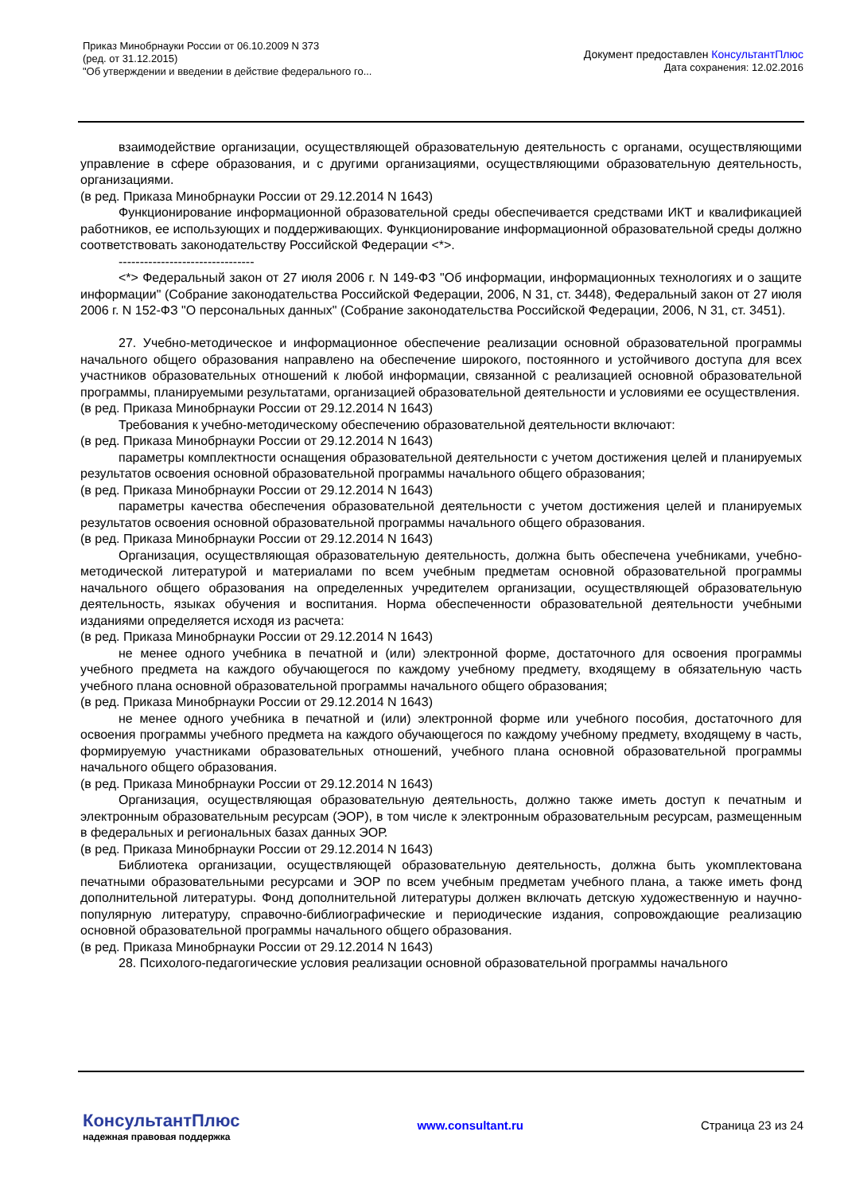Приказ Минобрнауки России от 06.10.2009 N 373
(ред. от 31.12.2015)
"Об утверждении и введении в действие федерального го...
Документ предоставлен КонсультантПлюс
Дата сохранения: 12.02.2016
взаимодействие организации, осуществляющей образовательную деятельность с органами, осуществляющими управление в сфере образования, и с другими организациями, осуществляющими образовательную деятельность, организациями.
(в ред. Приказа Минобрнауки России от 29.12.2014 N 1643)
Функционирование информационной образовательной среды обеспечивается средствами ИКТ и квалификацией работников, ее использующих и поддерживающих. Функционирование информационной образовательной среды должно соответствовать законодательству Российской Федерации <*>.
--------------------------------
<*> Федеральный закон от 27 июля 2006 г. N 149-ФЗ "Об информации, информационных технологиях и о защите информации" (Собрание законодательства Российской Федерации, 2006, N 31, ст. 3448), Федеральный закон от 27 июля 2006 г. N 152-ФЗ "О персональных данных" (Собрание законодательства Российской Федерации, 2006, N 31, ст. 3451).
27. Учебно-методическое и информационное обеспечение реализации основной образовательной программы начального общего образования направлено на обеспечение широкого, постоянного и устойчивого доступа для всех участников образовательных отношений к любой информации, связанной с реализацией основной образовательной программы, планируемыми результатами, организацией образовательной деятельности и условиями ее осуществления.
(в ред. Приказа Минобрнауки России от 29.12.2014 N 1643)
Требования к учебно-методическому обеспечению образовательной деятельности включают:
(в ред. Приказа Минобрнауки России от 29.12.2014 N 1643)
параметры комплектности оснащения образовательной деятельности с учетом достижения целей и планируемых результатов освоения основной образовательной программы начального общего образования;
(в ред. Приказа Минобрнауки России от 29.12.2014 N 1643)
параметры качества обеспечения образовательной деятельности с учетом достижения целей и планируемых результатов освоения основной образовательной программы начального общего образования.
(в ред. Приказа Минобрнауки России от 29.12.2014 N 1643)
Организация, осуществляющая образовательную деятельность, должна быть обеспечена учебниками, учебно-методической литературой и материалами по всем учебным предметам основной образовательной программы начального общего образования на определенных учредителем организации, осуществляющей образовательную деятельность, языках обучения и воспитания. Норма обеспеченности образовательной деятельности учебными изданиями определяется исходя из расчета:
(в ред. Приказа Минобрнауки России от 29.12.2014 N 1643)
не менее одного учебника в печатной и (или) электронной форме, достаточного для освоения программы учебного предмета на каждого обучающегося по каждому учебному предмету, входящему в обязательную часть учебного плана основной образовательной программы начального общего образования;
(в ред. Приказа Минобрнауки России от 29.12.2014 N 1643)
не менее одного учебника в печатной и (или) электронной форме или учебного пособия, достаточного для освоения программы учебного предмета на каждого обучающегося по каждому учебному предмету, входящему в часть, формируемую участниками образовательных отношений, учебного плана основной образовательной программы начального общего образования.
(в ред. Приказа Минобрнауки России от 29.12.2014 N 1643)
Организация, осуществляющая образовательную деятельность, должно также иметь доступ к печатным и электронным образовательным ресурсам (ЭОР), в том числе к электронным образовательным ресурсам, размещенным в федеральных и региональных базах данных ЭОР.
(в ред. Приказа Минобрнауки России от 29.12.2014 N 1643)
Библиотека организации, осуществляющей образовательную деятельность, должна быть укомплектована печатными образовательными ресурсами и ЭОР по всем учебным предметам учебного плана, а также иметь фонд дополнительной литературы. Фонд дополнительной литературы должен включать детскую художественную и научно-популярную литературу, справочно-библиографические и периодические издания, сопровождающие реализацию основной образовательной программы начального общего образования.
(в ред. Приказа Минобрнауки России от 29.12.2014 N 1643)
28. Психолого-педагогические условия реализации основной образовательной программы начального
КонсультантПлюс
надежная правовая поддержка
www.consultant.ru Страница 23 из 24